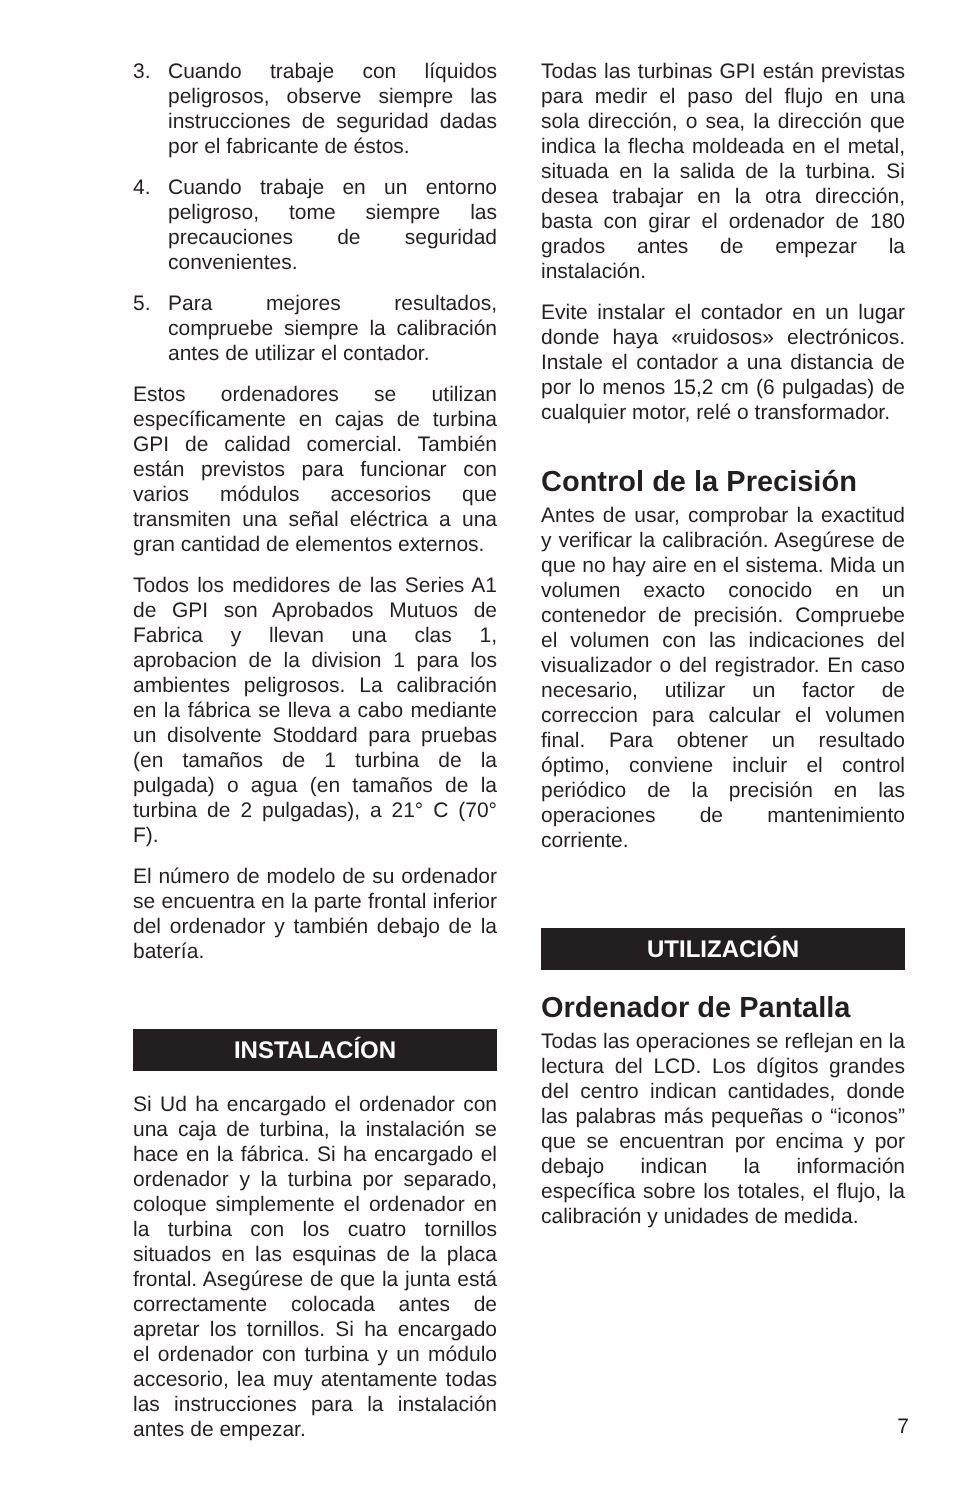3. Cuando trabaje con líquidos peligrosos, observe siempre las instrucciones de seguridad dadas por el fabricante de éstos.
4. Cuando trabaje en un entorno peligroso, tome siempre las precauciones de seguridad convenientes.
5. Para mejores resultados, compruebe siempre la calibración antes de utilizar el contador.
Estos ordenadores se utilizan específicamente en cajas de turbina GPI de calidad comercial. También están previstos para funcionar con varios módulos accesorios que transmiten una señal eléctrica a una gran cantidad de elementos externos.
Todos los medidores de las Series A1 de GPI son Aprobados Mutuos de Fabrica y llevan una clas 1, aprobacion de la division 1 para los ambientes peligrosos. La calibración en la fábrica se lleva a cabo mediante un disolvente Stoddard para pruebas (en tamaños de 1 turbina de la pulgada) o agua (en tamaños de la turbina de 2 pulgadas), a 21° C (70° F).
El número de modelo de su ordenador se encuentra en la parte frontal inferior del ordenador y también debajo de la batería.
INSTALACÍON
Si Ud ha encargado el ordenador con una caja de turbina, la instalación se hace en la fábrica. Si ha encargado el ordenador y la turbina por separado, coloque simplemente el ordenador en la turbina con los cuatro tornillos situados en las esquinas de la placa frontal. Asegúrese de que la junta está correctamente colocada antes de apretar los tornillos. Si ha encargado el ordenador con turbina y un módulo accesorio, lea muy atentamente todas las instrucciones para la instalación antes de empezar.
Todas las turbinas GPI están previstas para medir el paso del flujo en una sola dirección, o sea, la dirección que indica la flecha moldeada en el metal, situada en la salida de la turbina. Si desea trabajar en la otra dirección, basta con girar el ordenador de 180 grados antes de empezar la instalación.
Evite instalar el contador en un lugar donde haya «ruidosos» electrónicos. Instale el contador a una distancia de por lo menos 15,2 cm (6 pulgadas) de cualquier motor, relé o transformador.
Control de la Precisión
Antes de usar, comprobar la exactitud y verificar la calibración. Asegúrese de que no hay aire en el sistema. Mida un volumen exacto conocido en un contenedor de precisión. Compruebe el volumen con las indicaciones del visualizador o del registrador. En caso necesario, utilizar un factor de correccion para calcular el volumen final. Para obtener un resultado óptimo, conviene incluir el control periódico de la precisión en las operaciones de mantenimiento corriente.
UTILIZACIÓN
Ordenador de Pantalla
Todas las operaciones se reflejan en la lectura del LCD. Los dígitos grandes del centro indican cantidades, donde las palabras más pequeñas o “iconos” que se encuentran por encima y por debajo indican la información específica sobre los totales, el flujo, la calibración y unidades de medida.
7